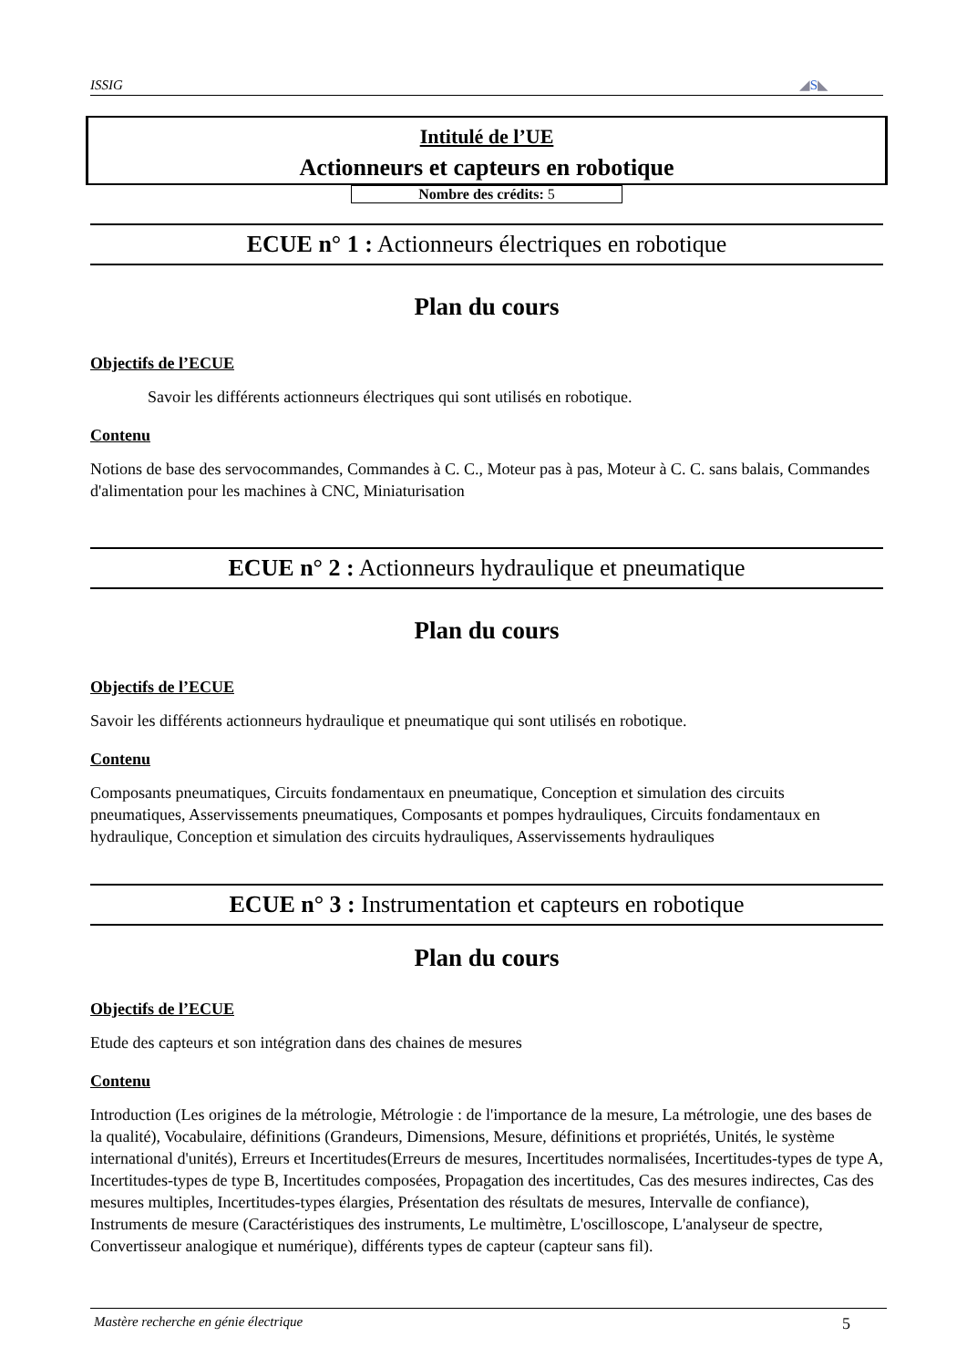ISSIG ◢S◣
Intitulé de l’UE
Actionneurs et capteurs en robotique
Nombre des crédits: 5
ECUE n° 1 : Actionneurs électriques en robotique
Plan du cours
Objectifs de l’ECUE
Savoir les différents actionneurs électriques qui sont utilisés en robotique.
Contenu
Notions de base des servocommandes, Commandes à C. C., Moteur pas à pas, Moteur à C. C. sans balais, Commandes d'alimentation pour les machines à CNC, Miniaturisation
ECUE n° 2 : Actionneurs hydraulique et pneumatique
Plan du cours
Objectifs de l’ECUE
Savoir les différents actionneurs hydraulique et pneumatique qui sont utilisés en robotique.
Contenu
Composants pneumatiques, Circuits fondamentaux en pneumatique, Conception et simulation des circuits pneumatiques, Asservissements pneumatiques, Composants et pompes hydrauliques, Circuits fondamentaux en hydraulique, Conception et simulation des circuits hydrauliques, Asservissements hydrauliques
ECUE n° 3 : Instrumentation et capteurs en robotique
Plan du cours
Objectifs de l’ECUE
Etude des capteurs et son intégration dans des chaines de mesures
Contenu
Introduction (Les origines de la métrologie, Métrologie : de l'importance de la mesure, La métrologie, une des bases de la qualité), Vocabulaire, définitions (Grandeurs, Dimensions, Mesure, définitions et propriétés, Unités, le système international d'unités), Erreurs et Incertitudes(Erreurs de mesures, Incertitudes normalisées, Incertitudes-types de type A, Incertitudes-types de type B, Incertitudes composées, Propagation des incertitudes, Cas des mesures indirectes, Cas des mesures multiples, Incertitudes-types élargies, Présentation des résultats de mesures, Intervalle de confiance), Instruments de mesure (Caractéristiques des instruments, Le multimètre, L'oscilloscope, L'analyseur de spectre, Convertisseur analogique et numérique), différents types de capteur (capteur sans fil).
Mastère recherche en génie électrique 5